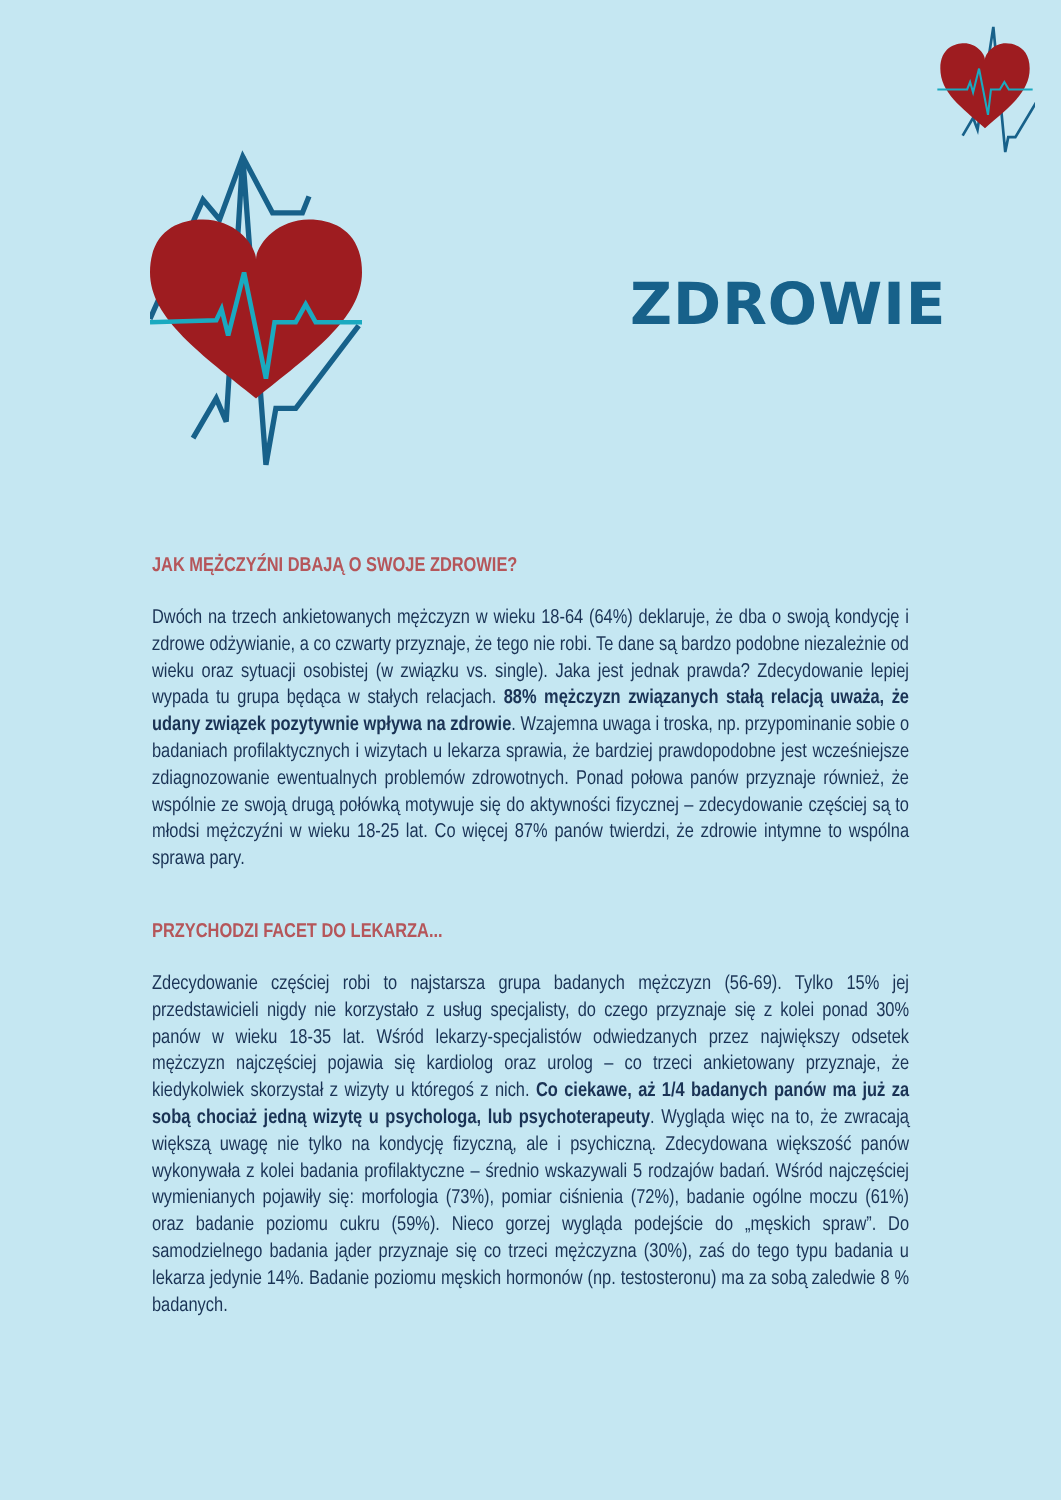ZDROWIE
JAK MĘŻCZYŹNI DBAJĄ O SWOJE ZDROWIE?
Dwóch na trzech ankietowanych mężczyzn w wieku 18-64 (64%) deklaruje, że dba o swoją kondycję i zdrowe odżywianie, a co czwarty przyznaje, że tego nie robi. Te dane są bardzo podobne niezależnie od wieku oraz sytuacji osobistej (w związku vs. single). Jaka jest jednak prawda? Zdecydowanie lepiej wypada tu grupa będąca w stałych relacjach. 88% mężczyzn związanych stałą relacją uważa, że udany związek pozytywnie wpływa na zdrowie. Wzajemna uwaga i troska, np. przypominanie sobie o badaniach profilaktycznych i wizytach u lekarza sprawia, że bardziej prawdopodobne jest wcześniejsze zdiagnozowanie ewentualnych problemów zdrowotnych. Ponad połowa panów przyznaje również, że wspólnie ze swoją drugą połówką motywuje się do aktywności fizycznej – zdecydowanie częściej są to młodsi mężczyźni w wieku 18-25 lat. Co więcej 87% panów twierdzi, że zdrowie intymne to wspólna sprawa pary.
PRZYCHODZI FACET DO LEKARZA...
Zdecydowanie częściej robi to najstarsza grupa badanych mężczyzn (56-69). Tylko 15% jej przedstawicieli nigdy nie korzystało z usług specjalisty, do czego przyznaje się z kolei ponad 30% panów w wieku 18-35 lat. Wśród lekarzy-specjalistów odwiedzanych przez największy odsetek mężczyzn najczęściej pojawia się kardiolog oraz urolog – co trzeci ankietowany przyznaje, że kiedykolwiek skorzystał z wizyty u któregoś z nich. Co ciekawe, aż 1/4 badanych panów ma już za sobą chociaż jedną wizytę u psychologa, lub psychoterapeuty. Wygląda więc na to, że zwracają większą uwagę nie tylko na kondycję fizyczną, ale i psychiczną. Zdecydowana większość panów wykonywała z kolei badania profilaktyczne – średnio wskazywali 5 rodzajów badań. Wśród najczęściej wymienianych pojawiły się: morfologia (73%), pomiar ciśnienia (72%), badanie ogólne moczu (61%) oraz badanie poziomu cukru (59%). Nieco gorzej wygląda podejście do „męskich spraw”. Do samodzielnego badania jąder przyznaje się co trzeci mężczyzna (30%), zaś do tego typu badania u lekarza jedynie 14%. Badanie poziomu męskich hormonów (np. testosteronu) ma za sobą zaledwie 8 % badanych.